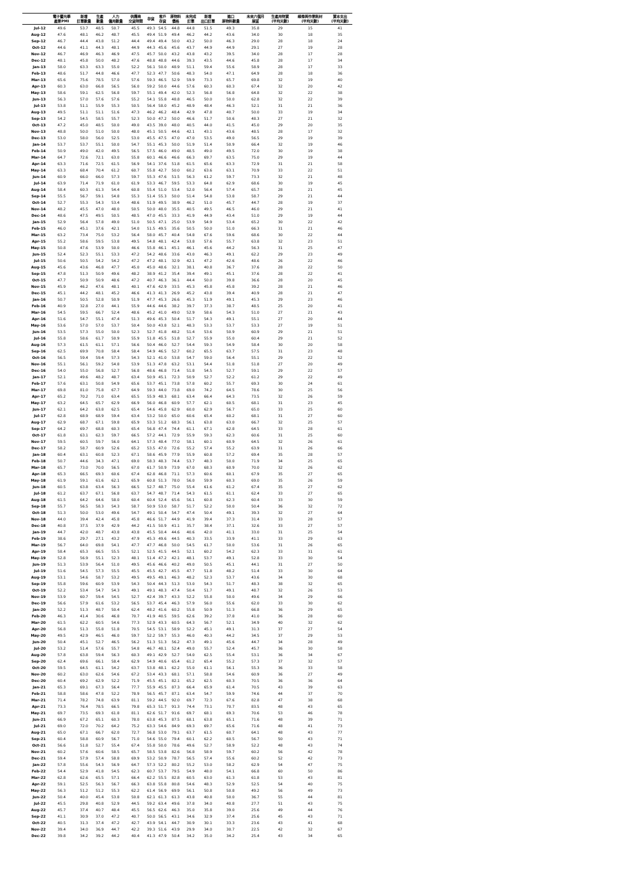| | 電子暨光學 產業PMI | 新增 訂單數量 | 生產 數量 | 人力 僱用數量 | 供應商 交貨時間 | 存貨 | 客戶 存貨 | 原物料 價格 | 未完成 訂單 | 新增 出口訂單 | 進口 原物料數量 | 未來六個月 展望 | 生產用物資 (平均天數) | 維修與作業耗材 (平均天數) | 資本支出 (平均天數) |
| --- | --- | --- | --- | --- | --- | --- | --- | --- | --- | --- | --- | --- | --- | --- | --- |
| Jul-12 | 49.6 | 53.7 | 48.5 | 50.7 | 45.5 | 49.3 | 54.5 | 44.8 | 44.8 | 51.5 | 49.3 | 35.8 | 29 | 15 | 41 |
| Aug-12 | 47.6 | 48.1 | 46.2 | 48.7 | 45.5 | 49.4 | 51.9 | 49.4 | 46.2 | 44.2 | 43.6 | 34.0 | 30 | 18 | 35 |
| Sep-12 | 46.7 | 44.4 | 43.8 | 51.2 | 44.4 | 49.4 | 49.4 | 50.0 | 43.2 | 50.0 | 46.3 | 29.0 | 28 | 18 | 24 |
| Oct-12 | 44.6 | 41.1 | 44.3 | 48.1 | 44.9 | 44.3 | 45.6 | 45.6 | 43.7 | 44.9 | 44.9 | 29.1 | 27 | 19 | 28 |
| Nov-12 | 46.7 | 46.9 | 46.3 | 46.9 | 47.5 | 45.7 | 50.0 | 43.2 | 43.8 | 43.2 | 39.5 | 34.0 | 28 | 17 | 28 |
| Dec-12 | 48.1 | 45.8 | 50.0 | 48.2 | 47.6 | 48.8 | 48.8 | 44.6 | 39.3 | 43.5 | 44.6 | 45.8 | 28 | 17 | 34 |
| Jan-13 | 58.0 | 63.3 | 63.3 | 55.0 | 52.2 | 56.1 | 50.0 | 48.9 | 51.1 | 59.4 | 55.6 | 58.9 | 28 | 17 | 33 |
| Feb-13 | 48.6 | 51.7 | 44.8 | 46.6 | 47.7 | 52.3 | 47.7 | 50.6 | 48.3 | 54.0 | 47.1 | 64.9 | 28 | 18 | 36 |
| Mar-13 | 65.6 | 75.6 | 78.5 | 57.0 | 57.6 | 59.3 | 46.5 | 52.9 | 59.9 | 73.3 | 65.7 | 69.8 | 32 | 19 | 40 |
| Apr-13 | 60.3 | 63.0 | 66.8 | 56.5 | 56.0 | 59.2 | 50.0 | 44.6 | 57.6 | 60.3 | 60.3 | 67.4 | 32 | 20 | 42 |
| May-13 | 58.6 | 59.1 | 62.5 | 56.8 | 59.7 | 55.1 | 49.4 | 42.0 | 52.3 | 56.8 | 56.8 | 64.8 | 32 | 22 | 38 |
| Jun-13 | 56.3 | 57.0 | 57.6 | 57.6 | 55.2 | 54.1 | 55.8 | 48.8 | 46.5 | 50.0 | 50.0 | 62.8 | 32 | 22 | 39 |
| Jul-13 | 53.8 | 51.1 | 55.9 | 55.3 | 50.5 | 56.4 | 58.0 | 45.2 | 48.9 | 48.4 | 46.3 | 52.1 | 31 | 21 | 36 |
| Aug-13 | 49.5 | 51.1 | 51.1 | 51.6 | 47.3 | 46.2 | 46.2 | 48.4 | 42.9 | 47.8 | 40.7 | 50.0 | 33 | 19 | 34 |
| Sep-13 | 54.2 | 54.5 | 58.5 | 55.7 | 52.3 | 50.0 | 47.2 | 50.0 | 46.6 | 51.7 | 50.6 | 48.3 | 27 | 21 | 32 |
| Oct-13 | 47.2 | 45.0 | 48.5 | 50.0 | 49.0 | 43.5 | 39.0 | 48.0 | 40.5 | 44.0 | 41.5 | 45.0 | 29 | 20 | 35 |
| Nov-13 | 48.8 | 50.0 | 51.0 | 50.0 | 48.0 | 45.1 | 50.5 | 44.6 | 42.1 | 43.1 | 43.6 | 48.5 | 28 | 17 | 32 |
| Dec-13 | 53.0 | 58.0 | 56.0 | 52.5 | 53.0 | 45.5 | 47.5 | 47.0 | 47.0 | 53.5 | 49.0 | 56.5 | 29 | 19 | 39 |
| Jan-14 | 53.7 | 53.7 | 55.1 | 50.0 | 54.7 | 55.1 | 45.3 | 50.0 | 51.9 | 51.4 | 50.9 | 66.4 | 32 | 19 | 46 |
| Feb-14 | 50.9 | 49.0 | 42.0 | 49.5 | 56.5 | 57.5 | 46.0 | 49.0 | 48.5 | 49.0 | 49.5 | 72.0 | 30 | 19 | 38 |
| Mar-14 | 64.7 | 72.6 | 72.1 | 63.0 | 55.8 | 60.1 | 46.6 | 46.6 | 66.3 | 69.7 | 63.5 | 75.0 | 29 | 19 | 44 |
| Apr-14 | 63.3 | 71.6 | 72.5 | 61.5 | 56.9 | 54.1 | 37.6 | 51.8 | 61.5 | 65.6 | 63.3 | 72.9 | 31 | 21 | 58 |
| May-14 | 63.3 | 68.4 | 70.4 | 61.2 | 60.7 | 55.8 | 42.7 | 50.0 | 60.2 | 63.6 | 63.1 | 70.9 | 33 | 22 | 51 |
| Jun-14 | 60.9 | 66.0 | 66.0 | 57.3 | 59.7 | 55.3 | 47.6 | 51.5 | 56.3 | 61.2 | 59.7 | 73.3 | 32 | 21 | 48 |
| Jul-14 | 63.9 | 71.4 | 71.9 | 61.0 | 61.9 | 53.3 | 46.7 | 59.5 | 53.3 | 64.8 | 62.9 | 68.6 | 30 | 19 | 45 |
| Aug-14 | 58.4 | 60.3 | 61.3 | 54.4 | 60.8 | 55.4 | 51.0 | 53.4 | 52.0 | 56.4 | 57.4 | 65.7 | 28 | 21 | 45 |
| Sep-14 | 55.5 | 56.7 | 59.1 | 54.8 | 55.3 | 51.4 | 55.3 | 50.0 | 51.4 | 54.8 | 53.8 | 58.7 | 29 | 21 | 44 |
| Oct-14 | 52.7 | 55.3 | 54.3 | 53.4 | 48.6 | 51.9 | 49.5 | 38.9 | 46.2 | 51.0 | 45.7 | 44.7 | 28 | 19 | 37 |
| Nov-14 | 48.2 | 45.5 | 47.0 | 48.0 | 50.5 | 50.0 | 48.0 | 35.5 | 40.5 | 49.5 | 46.5 | 46.0 | 29 | 21 | 41 |
| Dec-14 | 48.6 | 47.5 | 49.5 | 50.5 | 48.5 | 47.0 | 45.5 | 33.3 | 41.9 | 44.9 | 43.4 | 51.0 | 29 | 19 | 44 |
| Jan-15 | 52.9 | 56.4 | 57.8 | 49.0 | 51.0 | 50.5 | 47.1 | 25.0 | 53.9 | 54.9 | 53.4 | 65.2 | 30 | 22 | 42 |
| Feb-15 | 46.0 | 45.1 | 37.6 | 42.1 | 54.0 | 51.5 | 49.5 | 35.6 | 50.5 | 50.0 | 51.0 | 66.3 | 31 | 21 | 46 |
| Mar-15 | 63.2 | 73.4 | 75.0 | 53.2 | 56.4 | 58.0 | 45.7 | 40.4 | 54.8 | 67.6 | 59.6 | 68.6 | 30 | 22 | 44 |
| Apr-15 | 55.2 | 58.6 | 59.5 | 53.8 | 49.5 | 54.8 | 48.1 | 42.4 | 53.8 | 57.6 | 55.7 | 63.8 | 32 | 23 | 51 |
| May-15 | 50.8 | 47.6 | 53.9 | 50.0 | 46.6 | 55.8 | 46.1 | 45.1 | 46.1 | 45.6 | 44.2 | 56.3 | 31 | 25 | 47 |
| Jun-15 | 52.4 | 52.3 | 55.1 | 53.3 | 47.2 | 54.2 | 48.6 | 33.6 | 43.0 | 46.3 | 49.1 | 62.2 | 29 | 23 | 49 |
| Jul-15 | 50.6 | 50.5 | 54.2 | 54.2 | 47.2 | 47.2 | 48.1 | 32.9 | 42.1 | 47.2 | 42.6 | 48.6 | 26 | 22 | 46 |
| Aug-15 | 45.6 | 43.6 | 46.8 | 47.7 | 45.0 | 45.0 | 48.6 | 32.1 | 38.1 | 40.8 | 36.7 | 37.6 | 28 | 22 | 50 |
| Sep-15 | 47.8 | 51.3 | 50.9 | 49.6 | 48.2 | 38.9 | 41.2 | 35.4 | 39.4 | 49.1 | 45.1 | 37.6 | 28 | 22 | 41 |
| Oct-15 | 47.7 | 50.9 | 50.9 | 48.6 | 47.2 | 40.7 | 46.3 | 36.1 | 44.4 | 50.0 | 39.8 | 36.6 | 28 | 20 | 45 |
| Nov-15 | 45.9 | 46.2 | 47.6 | 48.1 | 40.1 | 47.6 | 42.9 | 33.5 | 45.3 | 45.8 | 45.8 | 39.2 | 28 | 21 | 46 |
| Dec-15 | 45.1 | 44.2 | 48.1 | 45.2 | 46.6 | 41.3 | 41.3 | 26.9 | 45.2 | 43.8 | 39.4 | 40.9 | 28 | 21 | 47 |
| Jan-16 | 50.7 | 50.5 | 52.8 | 50.9 | 51.9 | 47.7 | 45.3 | 26.6 | 45.3 | 51.9 | 49.1 | 45.3 | 29 | 23 | 46 |
| Feb-16 | 40.9 | 32.8 | 27.0 | 44.1 | 55.9 | 44.6 | 44.6 | 38.2 | 39.7 | 37.3 | 38.7 | 48.5 | 25 | 20 | 41 |
| Mar-16 | 54.5 | 59.5 | 66.7 | 52.4 | 48.6 | 45.2 | 41.0 | 49.0 | 52.9 | 58.6 | 54.3 | 51.0 | 27 | 21 | 43 |
| Apr-16 | 51.6 | 54.7 | 55.1 | 47.4 | 51.3 | 49.6 | 45.3 | 50.4 | 51.7 | 54.3 | 49.1 | 55.1 | 27 | 20 | 44 |
| May-16 | 53.6 | 57.0 | 57.0 | 53.7 | 50.4 | 50.0 | 43.8 | 52.1 | 48.3 | 53.3 | 53.7 | 53.3 | 27 | 19 | 51 |
| Jun-16 | 53.5 | 57.3 | 55.0 | 50.0 | 52.3 | 52.7 | 41.8 | 48.2 | 51.4 | 53.6 | 50.9 | 60.9 | 29 | 21 | 51 |
| Jul-16 | 55.8 | 58.6 | 61.7 | 50.9 | 55.9 | 51.8 | 45.5 | 51.8 | 52.7 | 55.9 | 55.0 | 60.4 | 29 | 21 | 52 |
| Aug-16 | 57.3 | 61.5 | 61.1 | 57.1 | 56.6 | 50.4 | 46.0 | 52.7 | 54.4 | 59.3 | 54.9 | 58.4 | 30 | 20 | 58 |
| Sep-16 | 62.5 | 69.9 | 70.8 | 58.4 | 58.4 | 54.9 | 46.5 | 52.7 | 60.2 | 65.5 | 63.7 | 57.5 | 31 | 23 | 48 |
| Oct-16 | 56.5 | 59.4 | 59.4 | 57.3 | 54.3 | 52.1 | 41.0 | 53.8 | 54.7 | 59.0 | 56.4 | 55.1 | 29 | 22 | 52 |
| Nov-16 | 55.1 | 56.1 | 59.2 | 54.8 | 53.9 | 51.3 | 47.8 | 63.2 | 53.1 | 54.4 | 51.8 | 51.8 | 27 | 20 | 49 |
| Dec-16 | 54.0 | 55.0 | 56.8 | 52.7 | 56.8 | 48.6 | 46.8 | 71.4 | 51.8 | 54.5 | 52.7 | 59.1 | 29 | 22 | 57 |
| Jan-17 | 52.1 | 49.6 | 48.2 | 48.7 | 63.4 | 50.9 | 45.1 | 72.3 | 50.9 | 52.7 | 52.2 | 61.2 | 29 | 22 | 49 |
| Feb-17 | 57.6 | 63.1 | 50.8 | 54.9 | 65.6 | 53.7 | 45.1 | 73.8 | 57.8 | 60.2 | 55.7 | 69.3 | 30 | 24 | 61 |
| Mar-17 | 69.8 | 81.0 | 75.8 | 67.7 | 64.9 | 59.3 | 44.0 | 73.8 | 69.0 | 74.2 | 64.5 | 78.6 | 30 | 25 | 56 |
| Apr-17 | 65.2 | 70.2 | 71.0 | 63.4 | 65.5 | 55.9 | 48.3 | 68.1 | 63.4 | 66.4 | 64.3 | 73.5 | 32 | 26 | 59 |
| May-17 | 63.2 | 64.5 | 65.7 | 62.9 | 66.9 | 56.0 | 46.8 | 60.9 | 57.7 | 62.1 | 60.5 | 68.1 | 31 | 23 | 45 |
| Jun-17 | 62.1 | 64.2 | 63.8 | 62.5 | 65.4 | 54.6 | 45.8 | 62.9 | 60.0 | 62.9 | 56.7 | 65.0 | 33 | 25 | 60 |
| Jul-17 | 62.8 | 68.9 | 68.9 | 59.4 | 63.4 | 53.2 | 50.0 | 65.0 | 60.6 | 65.4 | 60.2 | 68.1 | 31 | 27 | 60 |
| Aug-17 | 62.9 | 68.7 | 67.1 | 59.8 | 65.9 | 53.3 | 51.2 | 68.3 | 56.1 | 63.8 | 63.0 | 66.7 | 32 | 25 | 57 |
| Sep-17 | 64.2 | 69.7 | 68.8 | 60.3 | 65.4 | 56.8 | 47.4 | 74.4 | 61.1 | 67.1 | 62.8 | 64.5 | 33 | 28 | 61 |
| Oct-17 | 61.8 | 63.1 | 62.3 | 59.7 | 66.5 | 57.2 | 44.1 | 72.9 | 55.9 | 59.3 | 62.3 | 60.6 | 31 | 25 | 60 |
| Nov-17 | 59.5 | 60.5 | 59.7 | 56.0 | 64.1 | 57.3 | 48.4 | 77.0 | 58.1 | 60.1 | 60.9 | 64.5 | 32 | 26 | 61 |
| Dec-17 | 58.2 | 58.7 | 60.9 | 52.6 | 65.2 | 53.5 | 47.0 | 72.6 | 55.2 | 57.4 | 55.2 | 63.9 | 31 | 26 | 66 |
| Jan-18 | 60.4 | 63.1 | 60.8 | 52.3 | 67.1 | 58.6 | 45.9 | 77.9 | 55.9 | 60.8 | 57.2 | 69.4 | 35 | 28 | 57 |
| Feb-18 | 50.7 | 44.6 | 34.3 | 47.1 | 69.0 | 58.3 | 48.3 | 74.4 | 53.7 | 48.3 | 50.0 | 71.9 | 34 | 25 | 65 |
| Mar-18 | 65.7 | 73.0 | 70.0 | 56.5 | 67.0 | 61.7 | 50.9 | 73.9 | 67.0 | 68.3 | 60.9 | 70.0 | 32 | 26 | 62 |
| Apr-18 | 65.3 | 66.5 | 69.3 | 60.6 | 67.4 | 62.8 | 46.8 | 71.1 | 57.3 | 60.6 | 60.1 | 67.9 | 35 | 27 | 65 |
| May-18 | 61.9 | 59.1 | 61.6 | 62.1 | 65.9 | 60.8 | 51.3 | 78.0 | 56.0 | 59.9 | 60.3 | 69.0 | 35 | 26 | 59 |
| Jun-18 | 60.5 | 63.8 | 63.4 | 56.3 | 66.5 | 52.7 | 48.7 | 75.0 | 55.4 | 61.6 | 61.2 | 67.4 | 35 | 27 | 62 |
| Jul-18 | 61.2 | 63.7 | 67.1 | 56.8 | 63.7 | 54.7 | 48.7 | 71.4 | 54.3 | 61.5 | 61.1 | 62.4 | 33 | 27 | 65 |
| Aug-18 | 61.5 | 64.2 | 64.6 | 58.0 | 60.4 | 60.4 | 52.4 | 65.6 | 56.1 | 60.8 | 62.3 | 60.4 | 33 | 30 | 59 |
| Sep-18 | 55.7 | 56.5 | 58.3 | 54.3 | 58.7 | 50.9 | 53.0 | 58.7 | 51.7 | 52.2 | 50.0 | 50.4 | 36 | 32 | 72 |
| Oct-18 | 51.3 | 50.0 | 53.0 | 49.6 | 54.7 | 49.1 | 50.4 | 54.7 | 47.4 | 50.4 | 49.1 | 39.3 | 32 | 27 | 64 |
| Nov-18 | 44.0 | 39.4 | 42.4 | 45.8 | 45.8 | 46.6 | 51.7 | 44.9 | 41.9 | 39.4 | 37.3 | 31.4 | 33 | 28 | 57 |
| Dec-18 | 40.8 | 37.5 | 37.9 | 42.9 | 44.2 | 41.5 | 50.9 | 41.1 | 35.7 | 38.4 | 37.1 | 32.6 | 33 | 27 | 57 |
| Jan-19 | 44.7 | 42.0 | 48.7 | 43.8 | 43.8 | 45.5 | 50.4 | 44.6 | 40.6 | 42.0 | 41.1 | 33.0 | 31 | 25 | 54 |
| Feb-19 | 38.6 | 29.7 | 27.1 | 43.2 | 47.9 | 45.3 | 49.6 | 44.5 | 40.3 | 33.5 | 33.9 | 41.1 | 33 | 29 | 63 |
| Mar-19 | 56.7 | 64.0 | 69.8 | 54.1 | 47.7 | 47.7 | 46.8 | 50.0 | 54.5 | 61.7 | 50.0 | 53.6 | 31 | 26 | 65 |
| Apr-19 | 58.4 | 65.3 | 66.5 | 55.5 | 52.1 | 52.5 | 41.5 | 44.5 | 52.1 | 60.2 | 54.2 | 62.3 | 33 | 31 | 61 |
| May-19 | 52.8 | 56.9 | 55.1 | 52.3 | 48.1 | 51.4 | 47.2 | 42.1 | 48.1 | 53.7 | 49.1 | 52.8 | 33 | 30 | 54 |
| Jun-19 | 51.3 | 53.9 | 56.4 | 51.0 | 49.5 | 45.6 | 46.6 | 40.2 | 49.0 | 50.5 | 45.1 | 44.1 | 31 | 27 | 50 |
| Jul-19 | 51.6 | 54.5 | 57.3 | 55.5 | 45.5 | 45.5 | 42.7 | 45.5 | 47.7 | 51.8 | 48.2 | 51.4 | 33 | 30 | 64 |
| Aug-19 | 53.1 | 54.6 | 58.7 | 53.2 | 49.5 | 49.5 | 49.1 | 46.3 | 48.2 | 52.3 | 53.7 | 43.6 | 34 | 30 | 68 |
| Sep-19 | 55.8 | 59.6 | 60.9 | 53.9 | 54.3 | 50.4 | 44.3 | 51.3 | 53.0 | 54.3 | 51.7 | 48.3 | 38 | 32 | 65 |
| Oct-19 | 52.2 | 53.4 | 54.7 | 54.3 | 49.1 | 49.1 | 48.3 | 47.4 | 50.4 | 51.7 | 49.1 | 48.7 | 32 | 26 | 53 |
| Nov-19 | 53.9 | 60.7 | 59.4 | 54.5 | 52.7 | 42.4 | 39.7 | 43.3 | 52.2 | 55.8 | 50.0 | 49.6 | 34 | 29 | 66 |
| Dec-19 | 56.6 | 57.9 | 61.6 | 53.2 | 56.5 | 53.7 | 45.4 | 46.3 | 57.9 | 56.0 | 55.6 | 62.0 | 33 | 30 | 62 |
| Jan-20 | 52.2 | 51.3 | 48.7 | 50.4 | 62.4 | 48.2 | 41.6 | 60.2 | 55.8 | 50.9 | 51.3 | 66.8 | 36 | 29 | 65 |
| Feb-20 | 46.3 | 41.4 | 30.6 | 46.8 | 70.7 | 41.9 | 40.5 | 59.5 | 62.6 | 39.2 | 37.8 | 41.0 | 36 | 28 | 60 |
| Mar-20 | 61.5 | 62.2 | 60.5 | 54.6 | 77.3 | 52.9 | 43.3 | 60.5 | 64.3 | 56.7 | 52.1 | 34.9 | 40 | 32 | 62 |
| Apr-20 | 56.8 | 51.3 | 55.8 | 51.8 | 70.5 | 54.5 | 53.1 | 58.9 | 52.2 | 45.1 | 49.1 | 31.3 | 37 | 27 | 54 |
| May-20 | 49.5 | 42.9 | 46.5 | 46.0 | 59.7 | 52.2 | 59.7 | 55.3 | 46.0 | 40.3 | 44.2 | 34.5 | 37 | 29 | 53 |
| Jun-20 | 50.4 | 45.1 | 52.7 | 46.5 | 56.2 | 51.3 | 51.3 | 56.2 | 47.3 | 49.1 | 45.6 | 44.7 | 34 | 28 | 49 |
| Jul-20 | 53.2 | 51.4 | 57.6 | 55.7 | 54.8 | 46.7 | 48.1 | 52.4 | 49.0 | 55.7 | 52.4 | 45.7 | 36 | 30 | 58 |
| Aug-20 | 57.8 | 63.8 | 59.4 | 56.3 | 60.3 | 49.1 | 42.9 | 52.7 | 54.0 | 62.5 | 55.4 | 53.1 | 36 | 34 | 67 |
| Sep-20 | 62.4 | 69.6 | 66.1 | 58.4 | 62.9 | 54.9 | 40.6 | 65.4 | 61.2 | 65.4 | 55.2 | 57.3 | 37 | 32 | 57 |
| Oct-20 | 59.5 | 64.5 | 61.1 | 54.2 | 63.7 | 53.8 | 48.1 | 62.2 | 55.0 | 61.1 | 56.1 | 55.3 | 36 | 33 | 58 |
| Nov-20 | 60.2 | 63.0 | 62.6 | 54.6 | 67.2 | 53.4 | 43.3 | 68.1 | 57.1 | 58.8 | 54.6 | 60.9 | 36 | 27 | 49 |
| Dec-20 | 60.4 | 69.2 | 62.9 | 52.2 | 71.9 | 45.5 | 45.1 | 82.1 | 65.2 | 62.5 | 60.3 | 70.5 | 36 | 36 | 64 |
| Jan-21 | 65.3 | 69.1 | 67.3 | 56.4 | 77.7 | 55.9 | 45.5 | 87.3 | 66.4 | 65.9 | 61.4 | 70.5 | 43 | 39 | 63 |
| Feb-21 | 58.8 | 58.6 | 47.8 | 52.2 | 78.9 | 56.5 | 45.7 | 87.1 | 63.4 | 54.7 | 59.9 | 74.6 | 44 | 37 | 70 |
| Mar-21 | 71.4 | 78.2 | 74.8 | 63.9 | 81.1 | 59.2 | 44.5 | 92.0 | 69.7 | 72.3 | 67.6 | 82.8 | 47 | 38 | 68 |
| Apr-21 | 73.3 | 76.4 | 78.5 | 66.5 | 79.8 | 65.3 | 51.7 | 91.3 | 74.4 | 73.1 | 70.7 | 83.5 | 48 | 43 | 65 |
| May-21 | 69.7 | 73.5 | 69.3 | 61.8 | 81.1 | 62.6 | 51.7 | 91.6 | 69.7 | 68.1 | 69.3 | 70.6 | 53 | 46 | 78 |
| Jun-21 | 66.9 | 67.2 | 65.1 | 60.3 | 78.0 | 63.8 | 45.3 | 87.5 | 68.1 | 63.8 | 65.1 | 71.6 | 48 | 39 | 71 |
| Jul-21 | 69.0 | 72.0 | 70.2 | 64.2 | 75.2 | 63.3 | 54.6 | 84.9 | 69.3 | 69.7 | 65.6 | 71.6 | 48 | 41 | 73 |
| Aug-21 | 65.0 | 67.1 | 66.7 | 62.0 | 72.7 | 56.8 | 53.0 | 79.1 | 63.7 | 61.5 | 60.7 | 64.1 | 48 | 43 | 77 |
| Sep-21 | 60.4 | 58.8 | 60.9 | 56.7 | 71.0 | 54.6 | 55.0 | 79.4 | 60.1 | 62.2 | 60.5 | 56.7 | 50 | 43 | 71 |
| Oct-21 | 56.6 | 51.8 | 52.7 | 55.4 | 67.4 | 55.8 | 50.0 | 78.6 | 49.6 | 52.7 | 58.9 | 52.2 | 48 | 43 | 74 |
| Nov-21 | 60.2 | 57.6 | 60.6 | 58.5 | 65.7 | 58.5 | 53.8 | 82.6 | 56.8 | 58.9 | 59.7 | 60.2 | 56 | 42 | 78 |
| Dec-21 | 59.4 | 57.9 | 57.4 | 58.8 | 69.9 | 53.2 | 50.9 | 78.7 | 56.5 | 57.4 | 55.6 | 60.2 | 52 | 42 | 73 |
| Jan-22 | 57.8 | 55.6 | 54.3 | 56.9 | 64.7 | 57.3 | 52.2 | 80.2 | 55.2 | 53.0 | 58.2 | 62.9 | 54 | 47 | 75 |
| Feb-22 | 54.4 | 52.9 | 41.8 | 54.5 | 62.3 | 60.7 | 53.7 | 79.5 | 54.9 | 48.0 | 54.1 | 66.8 | 60 | 50 | 86 |
| Mar-22 | 62.8 | 62.6 | 65.5 | 57.1 | 66.4 | 62.2 | 55.5 | 82.8 | 60.5 | 63.0 | 61.3 | 61.8 | 53 | 43 | 81 |
| Apr-22 | 59.1 | 52.5 | 56.3 | 56.7 | 66.3 | 63.8 | 55.8 | 80.8 | 54.6 | 48.3 | 52.9 | 52.5 | 54 | 40 | 75 |
| May-22 | 56.3 | 51.2 | 51.2 | 55.3 | 62.2 | 61.4 | 56.9 | 69.9 | 56.1 | 50.8 | 50.8 | 49.2 | 56 | 49 | 73 |
| Jun-22 | 50.4 | 40.0 | 45.4 | 53.8 | 50.8 | 62.1 | 61.3 | 61.3 | 43.8 | 40.8 | 50.0 | 36.7 | 55 | 44 | 81 |
| Jul-22 | 45.5 | 29.8 | 40.8 | 52.9 | 44.5 | 59.2 | 63.4 | 49.6 | 37.8 | 34.0 | 40.8 | 27.7 | 51 | 43 | 75 |
| Aug-22 | 45.7 | 37.4 | 40.7 | 48.4 | 45.5 | 56.5 | 62.6 | 46.3 | 35.0 | 35.8 | 39.0 | 25.6 | 49 | 44 | 76 |
| Sep-22 | 41.1 | 30.9 | 37.0 | 47.2 | 40.7 | 50.0 | 56.5 | 43.1 | 34.6 | 32.9 | 37.4 | 25.6 | 45 | 43 | 71 |
| Oct-22 | 40.5 | 31.3 | 37.4 | 47.2 | 42.7 | 43.9 | 54.1 | 44.7 | 30.9 | 30.1 | 33.3 | 23.6 | 43 | 41 | 68 |
| Nov-22 | 39.4 | 34.0 | 36.9 | 44.7 | 42.2 | 39.3 | 51.6 | 43.9 | 29.9 | 34.0 | 30.7 | 22.5 | 42 | 32 | 67 |
| Dec-22 | 39.8 | 34.2 | 39.2 | 44.2 | 40.4 | 41.3 | 47.9 | 50.4 | 34.2 | 35.0 | 34.2 | 25.4 | 43 | 34 | 65 |